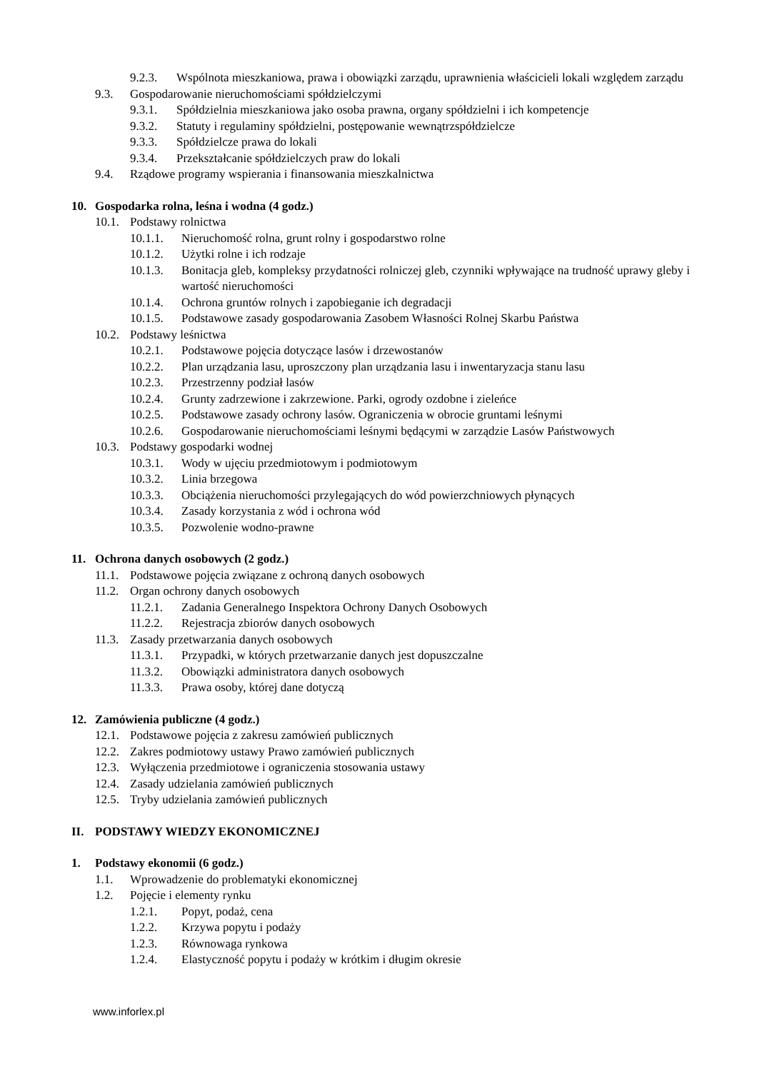9.2.3. Wspólnota mieszkaniowa, prawa i obowiązki zarządu, uprawnienia właścicieli lokali względem zarządu
9.3. Gospodarowanie nieruchomościami spółdzielczymi
9.3.1. Spółdzielnia mieszkaniowa jako osoba prawna, organy spółdzielni i ich kompetencje
9.3.2. Statuty i regulaminy spółdzielni, postępowanie wewnątrzspółdzielcze
9.3.3. Spółdzielcze prawa do lokali
9.3.4. Przekształcanie spółdzielczych praw do lokali
9.4. Rządowe programy wspierania i finansowania mieszkalnictwa
10. Gospodarka rolna, leśna i wodna (4 godz.)
10.1. Podstawy rolnictwa
10.1.1. Nieruchomość rolna, grunt rolny i gospodarstwo rolne
10.1.2. Użytki rolne i ich rodzaje
10.1.3. Bonitacja gleb, kompleksy przydatności rolniczej gleb, czynniki wpływające na trudność uprawy gleby i wartość nieruchomości
10.1.4. Ochrona gruntów rolnych i zapobieganie ich degradacji
10.1.5. Podstawowe zasady gospodarowania Zasobem Własności Rolnej Skarbu Państwa
10.2. Podstawy leśnictwa
10.2.1. Podstawowe pojęcia dotyczące lasów i drzewostanów
10.2.2. Plan urządzania lasu, uproszczony plan urządzania lasu i inwentaryzacja stanu lasu
10.2.3. Przestrzenny podział lasów
10.2.4. Grunty zadrzewione i zakrzewione. Parki, ogrody ozdobne i zieleńce
10.2.5. Podstawowe zasady ochrony lasów. Ograniczenia w obrocie gruntami leśnymi
10.2.6. Gospodarowanie nieruchomościami leśnymi będącymi w zarządzie Lasów Państwowych
10.3. Podstawy gospodarki wodnej
10.3.1. Wody w ujęciu przedmiotowym i podmiotowym
10.3.2. Linia brzegowa
10.3.3. Obciążenia nieruchomości przylegających do wód powierzchniowych płynących
10.3.4. Zasady korzystania z wód i ochrona wód
10.3.5. Pozwolenie wodno-prawne
11. Ochrona danych osobowych (2 godz.)
11.1. Podstawowe pojęcia związane z ochroną danych osobowych
11.2. Organ ochrony danych osobowych
11.2.1. Zadania Generalnego Inspektora Ochrony Danych Osobowych
11.2.2. Rejestracja zbiorów danych osobowych
11.3. Zasady przetwarzania danych osobowych
11.3.1. Przypadki, w których przetwarzanie danych jest dopuszczalne
11.3.2. Obowiązki administratora danych osobowych
11.3.3. Prawa osoby, której dane dotyczą
12. Zamówienia publiczne (4 godz.)
12.1. Podstawowe pojęcia z zakresu zamówień publicznych
12.2. Zakres podmiotowy ustawy Prawo zamówień publicznych
12.3. Wyłączenia przedmiotowe i ograniczenia stosowania ustawy
12.4. Zasady udzielania zamówień publicznych
12.5. Tryby udzielania zamówień publicznych
II. PODSTAWY WIEDZY EKONOMICZNEJ
1. Podstawy ekonomii (6 godz.)
1.1. Wprowadzenie do problematyki ekonomicznej
1.2. Pojęcie i elementy rynku
1.2.1. Popyt, podaż, cena
1.2.2. Krzywa popytu i podaży
1.2.3. Równowaga rynkowa
1.2.4. Elastyczność popytu i podaży w krótkim i długim okresie
www.inforlex.pl